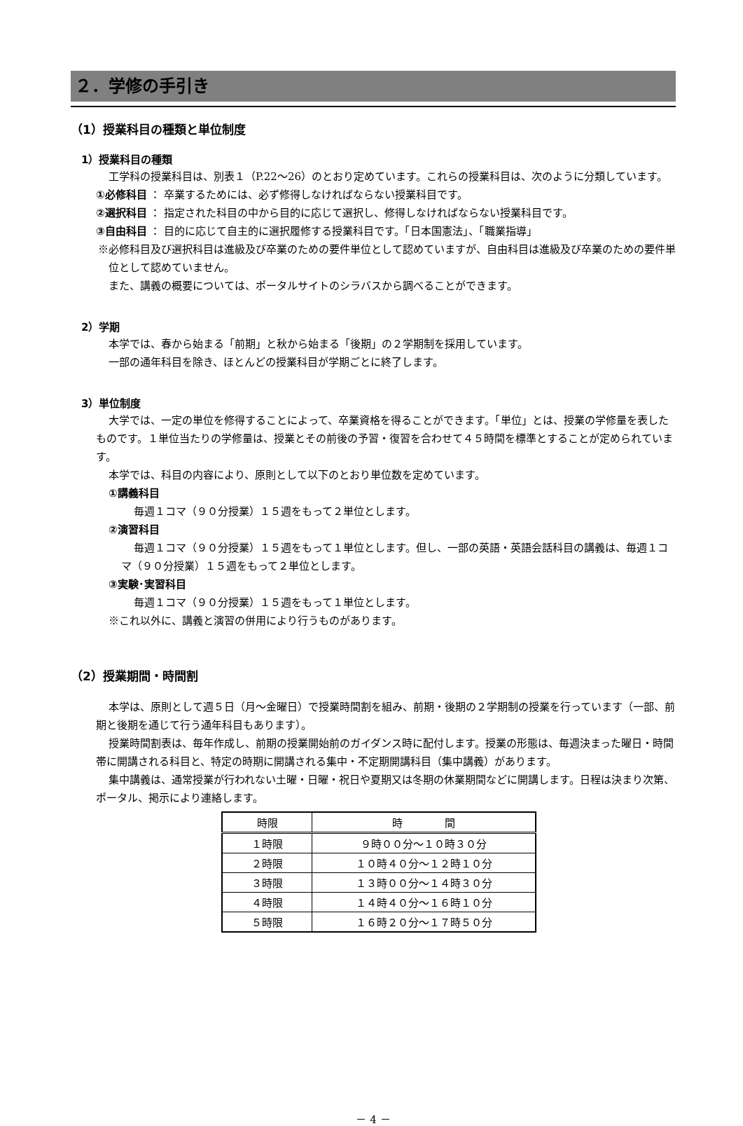２．学修の手引き
（1）授業科目の種類と単位制度
1）授業科目の種類
工学科の授業科目は、別表１（P.22〜26）のとおり定めています。これらの授業科目は、次のように分類しています。
①必修科目 ： 卒業するためには、必ず修得しなければならない授業科目です。
②選択科目 ： 指定された科目の中から目的に応じて選択し、修得しなければならない授業科目です。
③自由科目 ： 目的に応じて自主的に選択履修する授業科目です。「日本国憲法」、「職業指導」
※必修科目及び選択科目は進級及び卒業のための要件単位として認めていますが、自由科目は進級及び卒業のための要件単位として認めていません。
また、講義の概要については、ポータルサイトのシラバスから調べることができます。
2）学期
本学では、春から始まる「前期」と秋から始まる「後期」の２学期制を採用しています。
一部の通年科目を除き、ほとんどの授業科目が学期ごとに終了します。
3）単位制度
大学では、一定の単位を修得することによって、卒業資格を得ることができます。「単位」とは、授業の学修量を表したものです。１単位当たりの学修量は、授業とその前後の予習・復習を合わせて４５時間を標準とすることが定められています。
本学では、科目の内容により、原則として以下のとおり単位数を定めています。
①講義科目
毎週１コマ（９０分授業）１５週をもって２単位とします。
②演習科目
毎週１コマ（９０分授業）１５週をもって１単位とします。但し、一部の英語・英語会話科目の講義は、毎週１コマ（９０分授業）１５週をもって２単位とします。
③実験･実習科目
毎週１コマ（９０分授業）１５週をもって１単位とします。
※これ以外に、講義と演習の併用により行うものがあります。
（2）授業期間・時間割
本学は、原則として週５日（月〜金曜日）で授業時間割を組み、前期・後期の２学期制の授業を行っています（一部、前期と後期を通じて行う通年科目もあります）。
授業時間割表は、毎年作成し、前期の授業開始前のガイダンス時に配付します。授業の形態は、毎週決まった曜日・時間帯に開講される科目と、特定の時期に開講される集中・不定期開講科目（集中講義）があります。
集中講義は、通常授業が行われない土曜・日曜・祝日や夏期又は冬期の休業期間などに開講します。日程は決まり次第、ポータル、掲示により連絡します。
| 時限 | 時 間 |
| --- | --- |
| １時限 | ９時００分〜１０時３０分 |
| ２時限 | １０時４０分〜１２時１０分 |
| ３時限 | １３時００分〜１４時３０分 |
| ４時限 | １４時４０分〜１６時１０分 |
| ５時限 | １６時２０分〜１７時５０分 |
－ 4 －